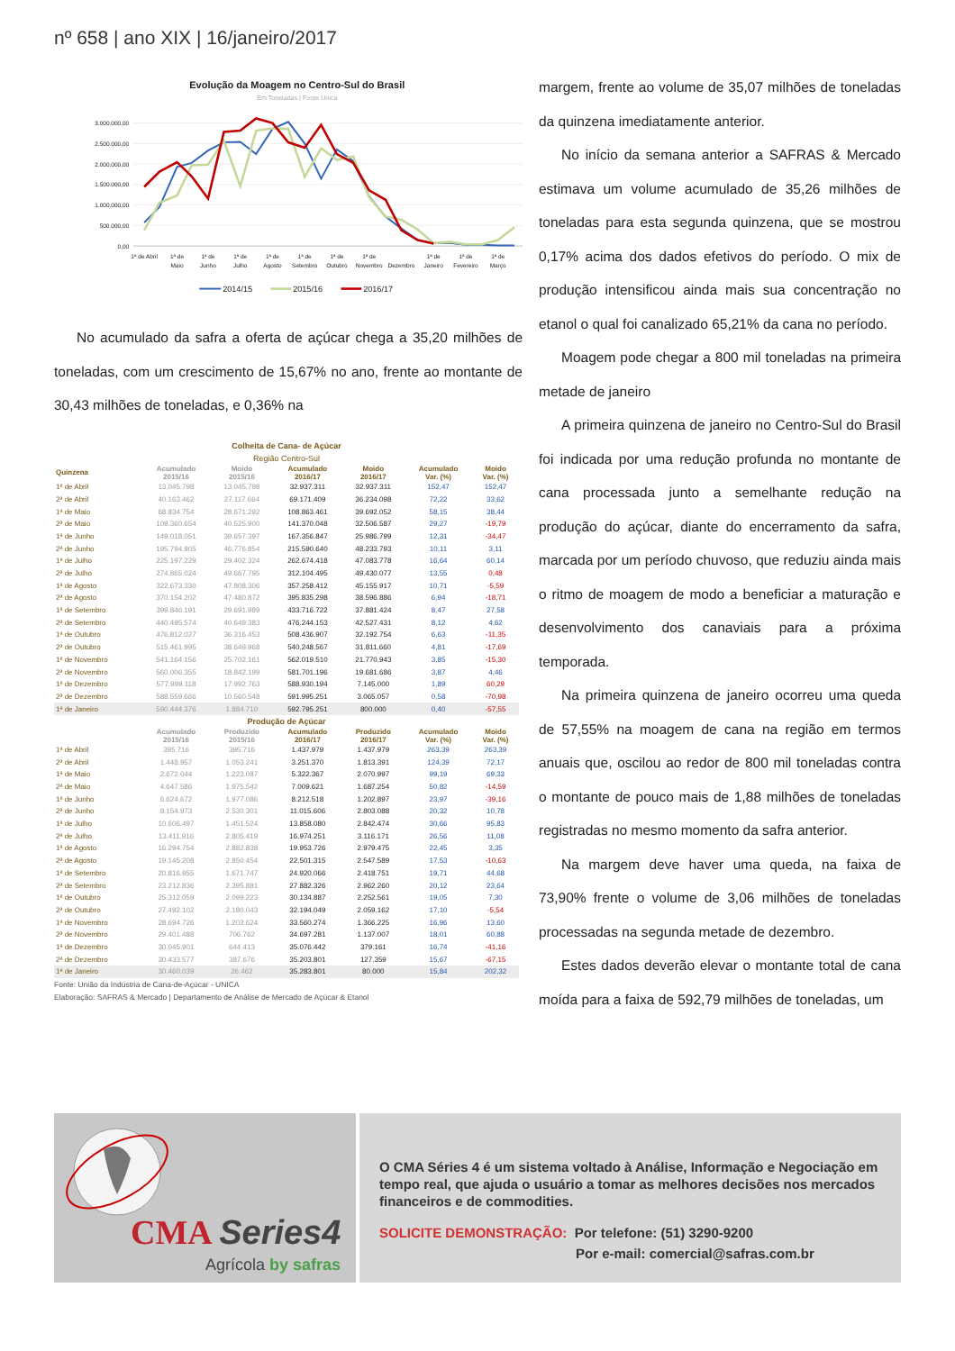nº 658 | ano XIX | 16/janeiro/2017
Evolução da Moagem no Centro-Sul do Brasil
Em Toneladas | Fonte Unica
3.000.000,00
2.500.000,00
2.000.000,00
1.500.000,00
1.000.000,00
500.000,00
0,00
1ª de Abril
1ª de
Maio
1ª de
Junho
1ª de
Julho
1ª de
Agosto
1ª de
Setembro
1ª de
Outubro
1ª de
Novembro
Dezembro
1ª de
Janeiro
1ª de
Fevereiro
1ª de
Março
2014/15
2015/16
2016/17
No acumulado da safra a oferta de açúcar chega a 35,20 milhões de toneladas, com um crescimento de 15,67% no ano, frente ao montante de 30,43 milhões de toneladas, e 0,36% na
| Colheita de Cana- de Açúcar | | | | | | |
| Região Centro-Sul | | | | | | |
| Quinzena | Acumulado 2015/16 | Moido 2015/16 | Acumulado 2016/17 | Moido 2016/17 | Acumulado Var. (%) | Moido Var. (%) |
| 1ª de Abril | 13.045.798 | 13.045.798 | 32.937.311 | 32.937.311 | 152,47 | 152,47 |
| 2ª de Abril | 40.163.462 | 27.117.664 | 69.171.409 | 36.234.098 | 72,22 | 33,62 |
| 1ª de Maio | 68.834.754 | 28.671.292 | 108.863.461 | 39.692.052 | 58,15 | 38,44 |
| 2ª de Maio | 109.360.654 | 40.525.900 | 141.370.048 | 32.506.587 | 29,27 | -19,79 |
| 1ª de Junho | 149.018.051 | 39.657.397 | 167.356.847 | 25.986.799 | 12,31 | -34,47 |
| 2ª de Junho | 195.794.905 | 46.776.854 | 215.590.640 | 48.233.793 | 10,11 | 3,11 |
| 1ª de Julho | 225.197.229 | 29.402.324 | 262.674.418 | 47.083.778 | 16,64 | 60,14 |
| 2ª de Julho | 274.865.024 | 49.667.795 | 312.104.495 | 49.430.077 | 13,55 | 0,48 |
| 1ª de Agosto | 322.673.330 | 47.808.306 | 357.258.412 | 45.155.917 | 10,71 | -5,59 |
| 2ª de Agosto | 370.154.202 | 47.480.872 | 395.835.298 | 38.596.886 | 6,94 | -18,71 |
| 1ª de Setembro | 399.846.191 | 29.691.989 | 433.716.722 | 37.881.424 | 8,47 | 27,58 |
| 2ª de Setembro | 440.495.574 | 40.649.383 | 476.244.153 | 42.527.431 | 8,12 | 4,62 |
| 1ª de Outubro | 476.812.027 | 36.316.453 | 508.436.907 | 32.192.754 | 6,63 | -11,35 |
| 2ª de Outubro | 515.461.995 | 38.649.968 | 540.248.567 | 31.811.660 | 4,81 | -17,69 |
| 1ª de Novembro | 541.164.156 | 25.702.161 | 562.019.510 | 21.770.943 | 3,85 | -15,30 |
| 2ª de Novembro | 560.006.355 | 18.842.199 | 581.701.196 | 19.681.686 | 3,87 | 4,46 |
| 1ª de Dezembro | 577.999.118 | 17.992.763 | 588.930.194 | 7.145.000 | 1,89 | 60,29 |
| 2ª de Dezembro | 588.559.666 | 10.560.548 | 591.995.251 | 3.065.057 | 0,58 | -70,98 |
| 1ª de Janeiro | 590.444.376 | 1.884.710 | 592.795.251 | 800.000 | 0,40 | -57,55 |
| Produção de Açúcar | | | | | | |
| | Acumulado 2015/16 | Produzido 2015/16 | Acumulado 2016/17 | Produzido 2016/17 | Acumulado Var. (%) | Moido Var. (%) |
| 1ª de Abril | 395.716 | 395.716 | 1.437.979 | 1.437.979 | 263,39 | 263,39 |
| 2ª de Abril | 1.448.957 | 1.053.241 | 3.251.370 | 1.813.391 | 124,39 | 72,17 |
| 1ª de Maio | 2.672.044 | 1.223.087 | 5.322.367 | 2.070.997 | 99,19 | 69,33 |
| 2ª de Maio | 4.647.586 | 1.975.542 | 7.009.621 | 1.687.254 | 50,82 | -14,59 |
| 1ª de Junho | 6.624.672 | 1.977.086 | 8.212.518 | 1.202.897 | 23,97 | -39,16 |
| 2ª de Junho | 9.154.973 | 2.530.301 | 11.015.606 | 2.803.088 | 20,32 | 10,78 |
| 1ª de Julho | 10.606.497 | 1.451.524 | 13.858.080 | 2.842.474 | 30,66 | 95,83 |
| 2ª de Julho | 13.411.916 | 2.805.419 | 16.974.251 | 3.116.171 | 26,56 | 11,08 |
| 1ª de Agosto | 16.294.754 | 2.882.838 | 19.953.726 | 2.979.475 | 22,45 | 3,35 |
| 2ª de Agosto | 19.145.208 | 2.850.454 | 22.501.315 | 2.547.589 | 17,53 | -10,63 |
| 1ª de Setembro | 20.816.955 | 1.671.747 | 24.920.066 | 2.418.751 | 19,71 | 44,68 |
| 2ª de Setembro | 23.212.836 | 2.395.881 | 27.882.326 | 2.962.260 | 20,12 | 23,64 |
| 1ª de Outubro | 25.312.059 | 2.099.223 | 30.134.887 | 2.252.561 | 19,05 | 7,30 |
| 2ª de Outubro | 27.492.102 | 2.180.043 | 32.194.049 | 2.059.162 | 17,10 | -5,54 |
| 1ª de Novembro | 28.694.726 | 1.202.624 | 33.560.274 | 1.366.225 | 16,96 | 13,60 |
| 2ª de Novembro | 29.401.488 | 706.762 | 34.697.281 | 1.137.007 | 18,01 | 60,88 |
| 1ª de Dezembro | 30.045.901 | 644.413 | 35.076.442 | 379.161 | 16,74 | -41,16 |
| 2ª de Dezembro | 30.433.577 | 387.676 | 35.203.801 | 127.359 | 15,67 | -67,15 |
| 1ª de Janeiro | 30.460.039 | 26.462 | 35.283.801 | 80.000 | 15,84 | 202,32 |
Fonte: União da Indústria de Cana-de-Açúcar - UNICA
Elaboração: SAFRAS & Mercado | Departamento de Análise de Mercado de Açúcar & Etanol
margem, frente ao volume de 35,07 milhões de toneladas da quinzena imediatamente anterior.
No início da semana anterior a SAFRAS & Mercado estimava um volume acumulado de 35,26 milhões de toneladas para esta segunda quinzena, que se mostrou 0,17% acima dos dados efetivos do período. O mix de produção intensificou ainda mais sua concentração no etanol o qual foi canalizado 65,21% da cana no período.
Moagem pode chegar a 800 mil toneladas na primeira metade de janeiro
A primeira quinzena de janeiro no Centro-Sul do Brasil foi indicada por uma redução profunda no montante de cana processada junto a semelhante redução na produção do açúcar, diante do encerramento da safra, marcada por um período chuvoso, que reduziu ainda mais o ritmo de moagem de modo a beneficiar a maturação e desenvolvimento dos canaviais para a próxima temporada.
Na primeira quinzena de janeiro ocorreu uma queda de 57,55% na moagem de cana na região em termos anuais que, oscilou ao redor de 800 mil toneladas contra o montante de pouco mais de 1,88 milhões de toneladas registradas no mesmo momento da safra anterior.
Na margem deve haver uma queda, na faixa de 73,90% frente o volume de 3,06 milhões de toneladas processadas na segunda metade de dezembro.
Estes dados deverão elevar o montante total de cana moída para a faixa de 592,79 milhões de toneladas, um
CMA Series4
Agrícola by safras
O CMA Séries 4 é um sistema voltado à Análise, Informação e Negociação em tempo real, que ajuda o usuário a tomar as melhores decisões nos mercados financeiros e de commodities.
SOLICITE DEMONSTRAÇÃO: Por telefone: (51) 3290-9200
Por e-mail: comercial@safras.com.br